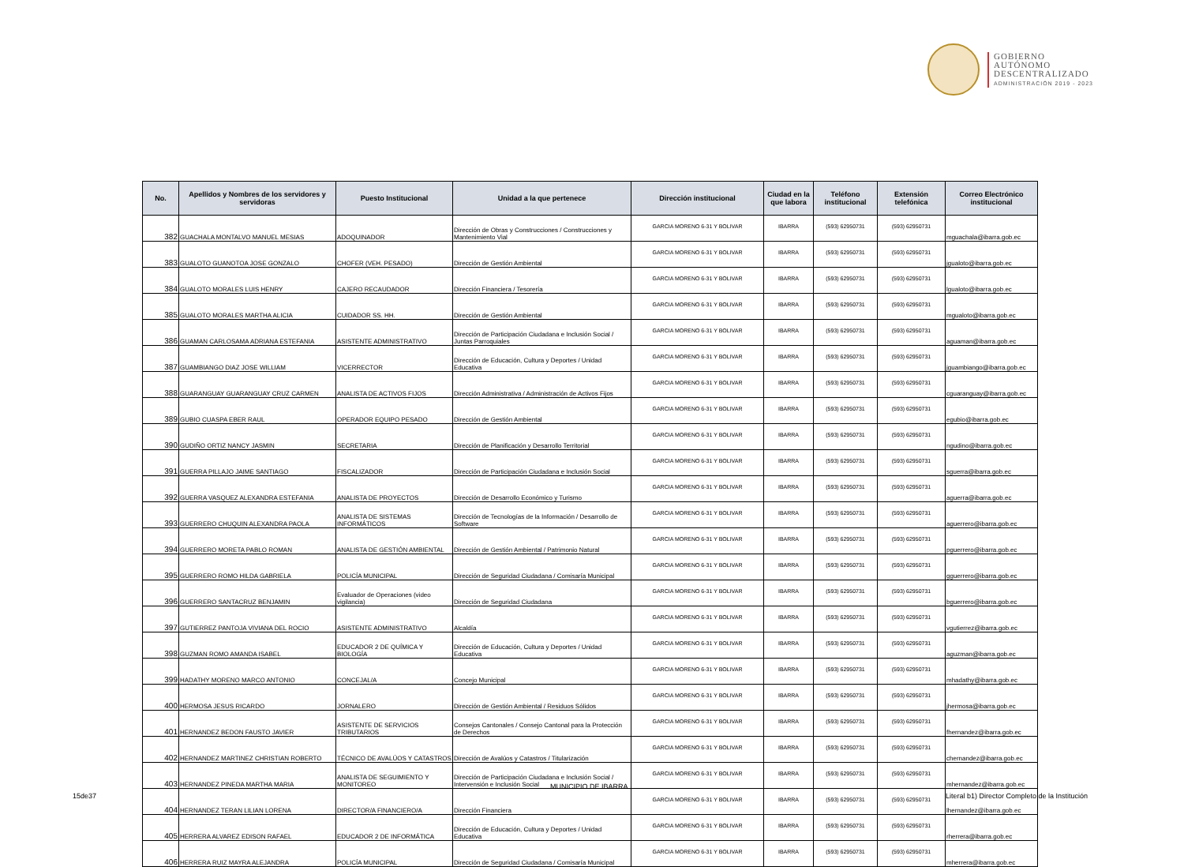GOBIERNO
AUTÓNOMO
DESCENTRALIZADO
ADMINISTRACIÓN 2019 - 2023
| No. | Apellidos y Nombres de los servidores y servidoras | Puesto Institucional | Unidad a la que pertenece | Dirección institucional | Ciudad en la que labora | Teléfono institucional | Extensión telefónica | Correo Electrónico institucional |
| --- | --- | --- | --- | --- | --- | --- | --- | --- |
| 382 | GUACHALA MONTALVO MANUEL MESIAS | ADOQUINADOR | Dirección de Obras y Construcciones / Construcciones y Mantenimiento Vial | GARCIA MORENO 6-31 Y BOLIVAR | IBARRA | (593) 62950731 | (593) 62950731 | mguachala@ibarra.gob.ec |
| 383 | GUALOTO GUANOTOA JOSE GONZALO | CHOFER (VEH. PESADO) | Dirección de Gestión Ambiental | GARCIA MORENO 6-31 Y BOLIVAR | IBARRA | (593) 62950731 | (593) 62950731 | jgualoto@ibarra.gob.ec |
| 384 | GUALOTO MORALES LUIS HENRY | CAJERO RECAUDADOR | Dirección Financiera / Tesorería | GARCIA MORENO 6-31 Y BOLIVAR | IBARRA | (593) 62950731 | (593) 62950731 | lgualoto@ibarra.gob.ec |
| 385 | GUALOTO MORALES MARTHA ALICIA | CUIDADOR SS. HH. | Dirección de Gestión Ambiental | GARCIA MORENO 6-31 Y BOLIVAR | IBARRA | (593) 62950731 | (593) 62950731 | mgualoto@ibarra.gob.ec |
| 386 | GUAMAN CARLOSAMA ADRIANA ESTEFANIA | ASISTENTE ADMINISTRATIVO | Dirección de Participación Ciudadana e Inclusión Social / Juntas Parroquiales | GARCIA MORENO 6-31 Y BOLIVAR | IBARRA | (593) 62950731 | (593) 62950731 | aguaman@ibarra.gob.ec |
| 387 | GUAMBIANGO DIAZ JOSE WILLIAM | VICERRECTOR | Dirección de Educación, Cultura y Deportes / Unidad Educativa | GARCIA MORENO 6-31 Y BOLIVAR | IBARRA | (593) 62950731 | (593) 62950731 | jguambiango@ibarra.gob.ec |
| 388 | GUARANGUAY GUARANGUAY CRUZ CARMEN | ANALISTA DE ACTIVOS FIJOS | Dirección Administrativa / Administración de Activos Fijos | GARCIA MORENO 6-31 Y BOLIVAR | IBARRA | (593) 62950731 | (593) 62950731 | cguaranguay@ibarra.gob.ec |
| 389 | GUBIO CUASPA EBER RAUL | OPERADOR EQUIPO PESADO | Dirección de Gestión Ambiental | GARCIA MORENO 6-31 Y BOLIVAR | IBARRA | (593) 62950731 | (593) 62950731 | egubio@ibarra.gob.ec |
| 390 | GUDIÑO ORTIZ NANCY JASMIN | SECRETARIA | Dirección de Planificación y Desarrollo Territorial | GARCIA MORENO 6-31 Y BOLIVAR | IBARRA | (593) 62950731 | (593) 62950731 | ngudino@ibarra.gob.ec |
| 391 | GUERRA PILLAJO JAIME SANTIAGO | FISCALIZADOR | Dirección de Participación Ciudadana e Inclusión Social | GARCIA MORENO 6-31 Y BOLIVAR | IBARRA | (593) 62950731 | (593) 62950731 | sguerra@ibarra.gob.ec |
| 392 | GUERRA VASQUEZ ALEXANDRA ESTEFANIA | ANALISTA DE PROYECTOS | Dirección de Desarrollo Económico y Turismo | GARCIA MORENO 6-31 Y BOLIVAR | IBARRA | (593) 62950731 | (593) 62950731 | aguerra@ibarra.gob.ec |
| 393 | GUERRERO CHUQUIN ALEXANDRA PAOLA | ANALISTA DE SISTEMAS INFORMÁTICOS | Dirección de Tecnologías de la Información / Desarrollo de Software | GARCIA MORENO 6-31 Y BOLIVAR | IBARRA | (593) 62950731 | (593) 62950731 | aguerrero@ibarra.gob.ec |
| 394 | GUERRERO MORETA PABLO ROMAN | ANALISTA DE GESTIÓN AMBIENTAL | Dirección de Gestión Ambiental / Patrimonio Natural | GARCIA MORENO 6-31 Y BOLIVAR | IBARRA | (593) 62950731 | (593) 62950731 | pguerrero@ibarra.gob.ec |
| 395 | GUERRERO ROMO HILDA GABRIELA | POLICÍA MUNICIPAL | Dirección de Seguridad Ciudadana / Comisaría Municipal | GARCIA MORENO 6-31 Y BOLIVAR | IBARRA | (593) 62950731 | (593) 62950731 | gguerrero@ibarra.gob.ec |
| 396 | GUERRERO SANTACRUZ BENJAMIN | Evaluador de Operaciones (video vigilancia) | Dirección de Seguridad Ciudadana | GARCIA MORENO 6-31 Y BOLIVAR | IBARRA | (593) 62950731 | (593) 62950731 | bguerrero@ibarra.gob.ec |
| 397 | GUTIERREZ PANTOJA VIVIANA DEL ROCIO | ASISTENTE ADMINISTRATIVO | Alcaldía | GARCIA MORENO 6-31 Y BOLIVAR | IBARRA | (593) 62950731 | (593) 62950731 | vgutierrez@ibarra.gob.ec |
| 398 | GUZMAN ROMO AMANDA ISABEL | EDUCADOR 2 DE QUÍMICA Y BIOLOGÍA | Dirección de Educación, Cultura y Deportes / Unidad Educativa | GARCIA MORENO 6-31 Y BOLIVAR | IBARRA | (593) 62950731 | (593) 62950731 | aguzman@ibarra.gob.ec |
| 399 | HADATHY MORENO MARCO ANTONIO | CONCEJAL/A | Concejo Municipal | GARCIA MORENO 6-31 Y BOLIVAR | IBARRA | (593) 62950731 | (593) 62950731 | mhadathy@ibarra.gob.ec |
| 400 | HERMOSA JESUS RICARDO | JORNALERO | Dirección de Gestión Ambiental / Residuos Sólidos | GARCIA MORENO 6-31 Y BOLIVAR | IBARRA | (593) 62950731 | (593) 62950731 | jhermosa@ibarra.gob.ec |
| 401 | HERNANDEZ BEDON FAUSTO JAVIER | ASISTENTE DE SERVICIOS TRIBUTARIOS | Consejos Cantonales / Consejo Cantonal para la Protección de Derechos | GARCIA MORENO 6-31 Y BOLIVAR | IBARRA | (593) 62950731 | (593) 62950731 | fhernandez@ibarra.gob.ec |
| 402 | HERNANDEZ MARTINEZ CHRISTIAN ROBERTO | TÉCNICO DE AVALÚOS Y CATASTROS | Dirección de Avalúos y Catastros / Titularización | GARCIA MORENO 6-31 Y BOLIVAR | IBARRA | (593) 62950731 | (593) 62950731 | chernandez@ibarra.gob.ec |
| 403 | HERNANDEZ PINEDA MARTHA MARIA | ANALISTA DE SEGUIMIENTO Y MONITOREO | Dirección de Participación Ciudadana e Inclusión Social / Intervensión e Inclusión Social | GARCIA MORENO 6-31 Y BOLIVAR | IBARRA | (593) 62950731 | (593) 62950731 | mhernandez@ibarra.gob.ec |
| 404 | HERNANDEZ TERAN LILIAN LORENA | DIRECTOR/A FINANCIERO/A | Dirección Financiera | GARCIA MORENO 6-31 Y BOLIVAR | IBARRA | (593) 62950731 | (593) 62950731 | lhernandez@ibarra.gob.ec |
| 405 | HERRERA ALVAREZ EDISON RAFAEL | EDUCADOR 2 DE INFORMÁTICA | Dirección de Educación, Cultura y Deportes / Unidad Educativa | GARCIA MORENO 6-31 Y BOLIVAR | IBARRA | (593) 62950731 | (593) 62950731 | rherrera@ibarra.gob.ec |
| 406 | HERRERA RUIZ MAYRA ALEJANDRA | POLICÍA MUNICIPAL | Dirección de Seguridad Ciudadana / Comisaría Municipal | GARCIA MORENO 6-31 Y BOLIVAR | IBARRA | (593) 62950731 | (593) 62950731 | mherrera@ibarra.gob.ec |
MUNICIPIO DE IBARRA
15de37
Literal b1) Director Completo de la Institución